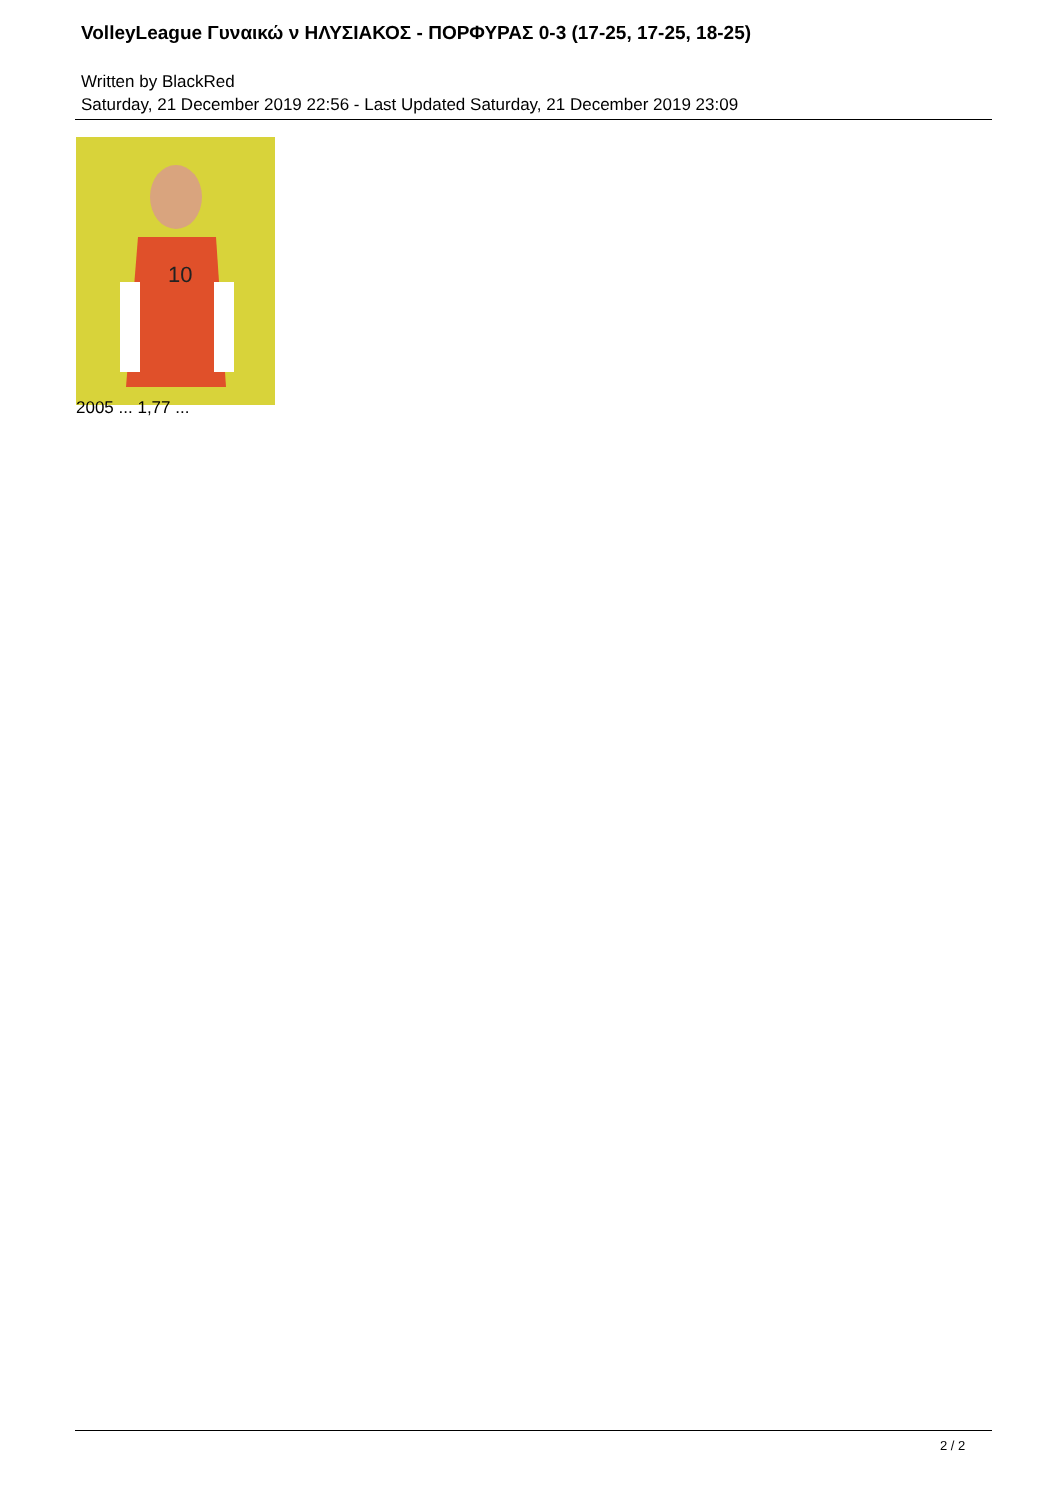VolleyLeague Γυναικώ ν ΗΛΥΣΙΑΚΟΣ - ΠΟΡΦΥΡΑΣ 0-3 (17-25, 17-25, 18-25)
Written by BlackRed
Saturday, 21 December 2019 22:56 - Last Updated Saturday, 21 December 2019 23:09
10
2005 ... 1,77 ...
2 / 2